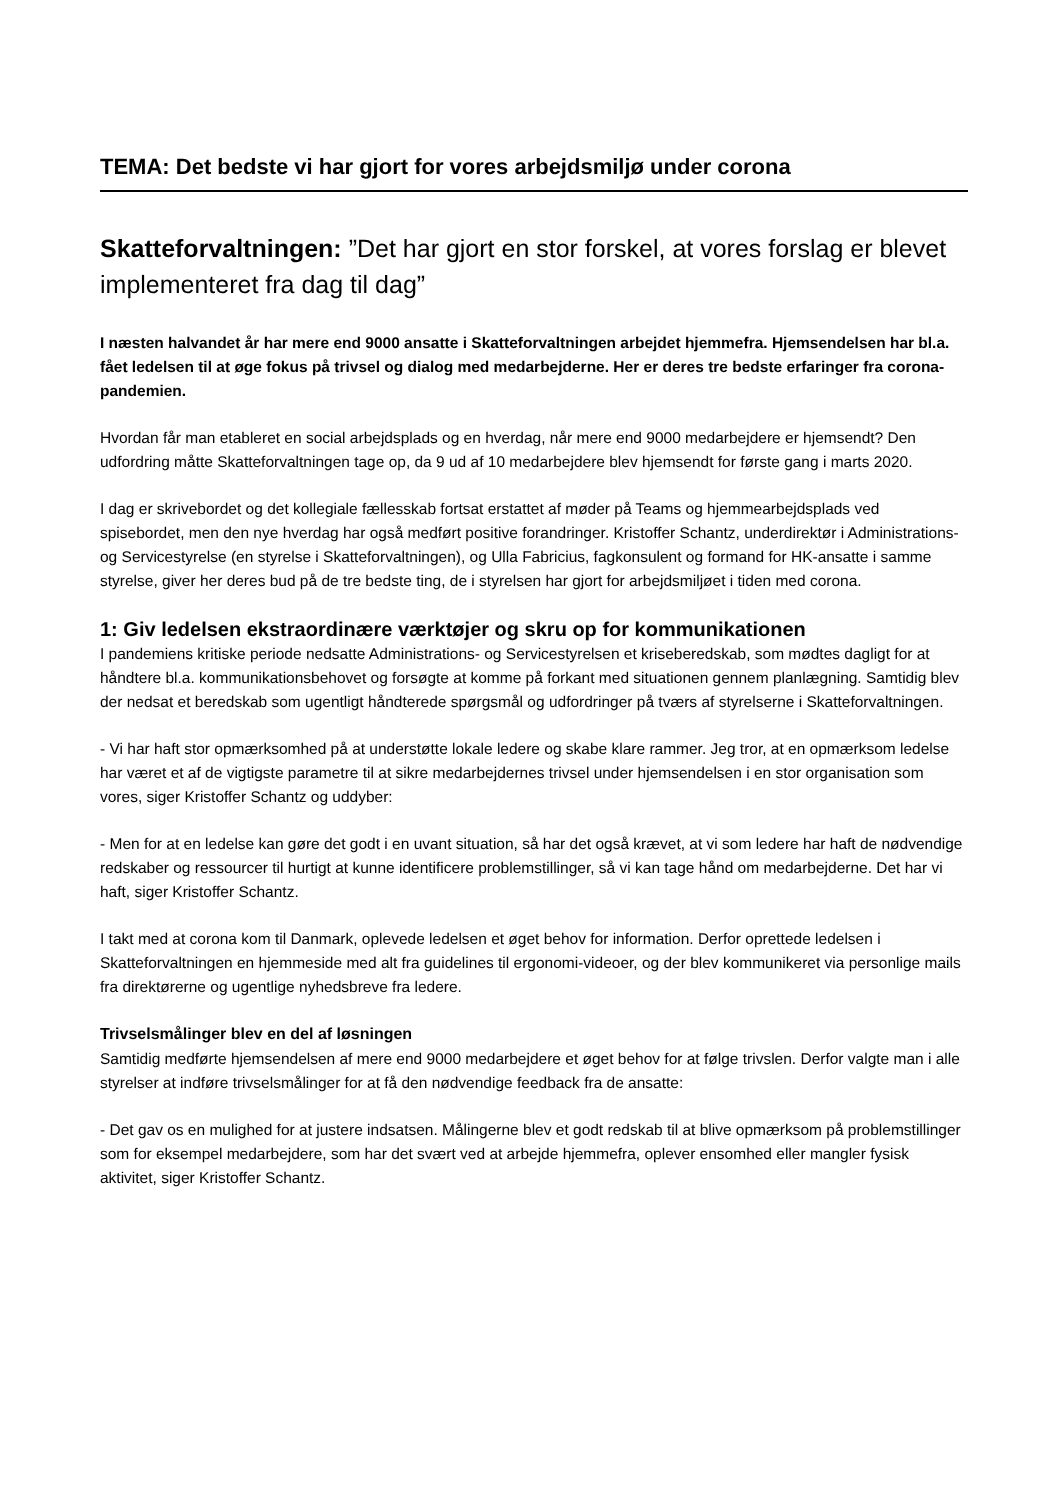TEMA: Det bedste vi har gjort for vores arbejdsmiljø under corona
Skatteforvaltningen: ”Det har gjort en stor forskel, at vores forslag er blevet implementeret fra dag til dag”
I næsten halvandet år har mere end 9000 ansatte i Skatteforvaltningen arbejdet hjemmefra. Hjemsendelsen har bl.a. fået ledelsen til at øge fokus på trivsel og dialog med medarbejderne. Her er deres tre bedste erfaringer fra corona-pandemien.
Hvordan får man etableret en social arbejdsplads og en hverdag, når mere end 9000 medarbejdere er hjemsendt? Den udfordring måtte Skatteforvaltningen tage op, da 9 ud af 10 medarbejdere blev hjemsendt for første gang i marts 2020.
I dag er skrivebordet og det kollegiale fællesskab fortsat erstattet af møder på Teams og hjemmearbejdsplads ved spisebordet, men den nye hverdag har også medført positive forandringer. Kristoffer Schantz, underdirektør i Administrations- og Servicestyrelse (en styrelse i Skatteforvaltningen), og Ulla Fabricius, fagkonsulent og formand for HK-ansatte i samme styrelse, giver her deres bud på de tre bedste ting, de i styrelsen har gjort for arbejdsmiljøet i tiden med corona.
1: Giv ledelsen ekstraordinære værktøjer og skru op for kommunikationen
I pandemiens kritiske periode nedsatte Administrations- og Servicestyrelsen et kriseberedskab, som mødtes dagligt for at håndtere bl.a. kommunikationsbehovet og forsøgte at komme på forkant med situationen gennem planlægning. Samtidig blev der nedsat et beredskab som ugentligt håndterede spørgsmål og udfordringer på tværs af styrelserne i Skatteforvaltningen.
- Vi har haft stor opmærksomhed på at understøtte lokale ledere og skabe klare rammer. Jeg tror, at en opmærksom ledelse har været et af de vigtigste parametre til at sikre medarbejdernes trivsel under hjemsendelsen i en stor organisation som vores, siger Kristoffer Schantz og uddyber:
- Men for at en ledelse kan gøre det godt i en uvant situation, så har det også krævet, at vi som ledere har haft de nødvendige redskaber og ressourcer til hurtigt at kunne identificere problemstillinger, så vi kan tage hånd om medarbejderne. Det har vi haft, siger Kristoffer Schantz.
I takt med at corona kom til Danmark, oplevede ledelsen et øget behov for information. Derfor oprettede ledelsen i Skatteforvaltningen en hjemmeside med alt fra guidelines til ergonomi-videoer, og der blev kommunikeret via personlige mails fra direktørerne og ugentlige nyhedsbreve fra ledere.
Trivselsmålinger blev en del af løsningen
Samtidig medførte hjemsendelsen af mere end 9000 medarbejdere et øget behov for at følge trivslen. Derfor valgte man i alle styrelser at indføre trivselsmålinger for at få den nødvendige feedback fra de ansatte:
- Det gav os en mulighed for at justere indsatsen. Målingerne blev et godt redskab til at blive opmærksom på problemstillinger som for eksempel medarbejdere, som har det svært ved at arbejde hjemmefra, oplever ensomhed eller mangler fysisk aktivitet, siger Kristoffer Schantz.